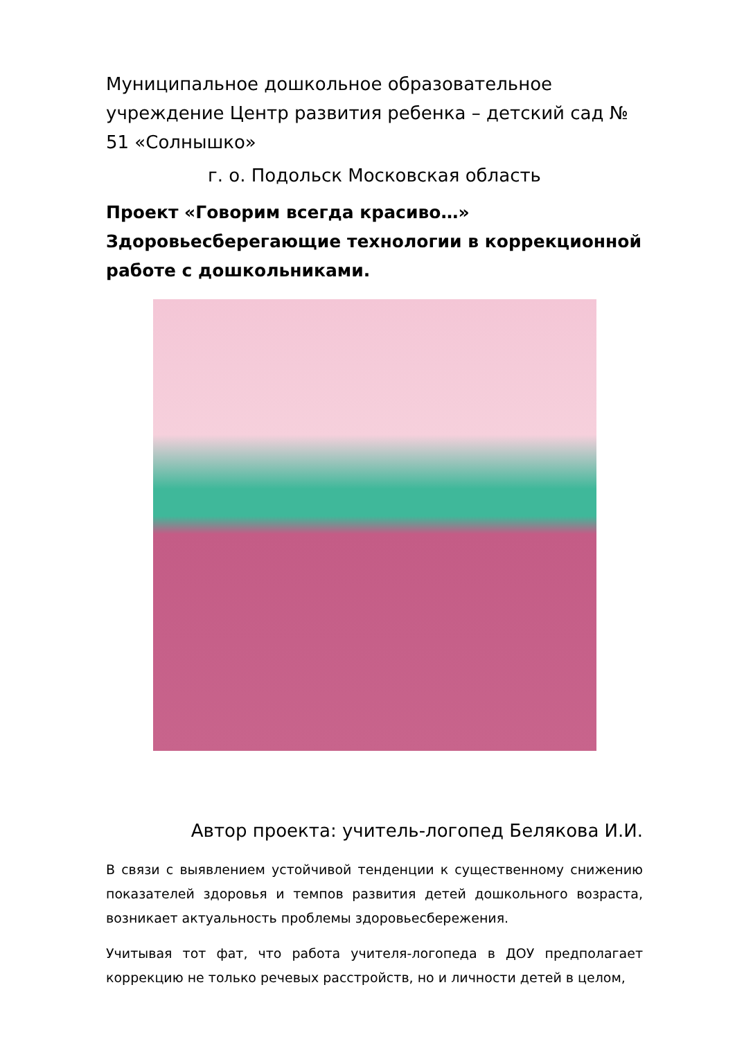Муниципальное дошкольное образовательное учреждение Центр развития ребенка – детский сад № 51 «Солнышко»
г. о. Подольск Московская область
Проект «Говорим всегда красиво…»
Здоровьесберегающие технологии в коррекционной работе с дошкольниками.
Автор проекта: учитель-логопед Белякова И.И.
В связи с выявлением устойчивой тенденции к существенному снижению показателей здоровья и темпов развития детей дошкольного возраста, возникает актуальность проблемы здоровьесбережения.
Учитывая тот фат, что работа учителя-логопеда в ДОУ предполагает коррекцию не только речевых расстройств, но и личности детей в целом,